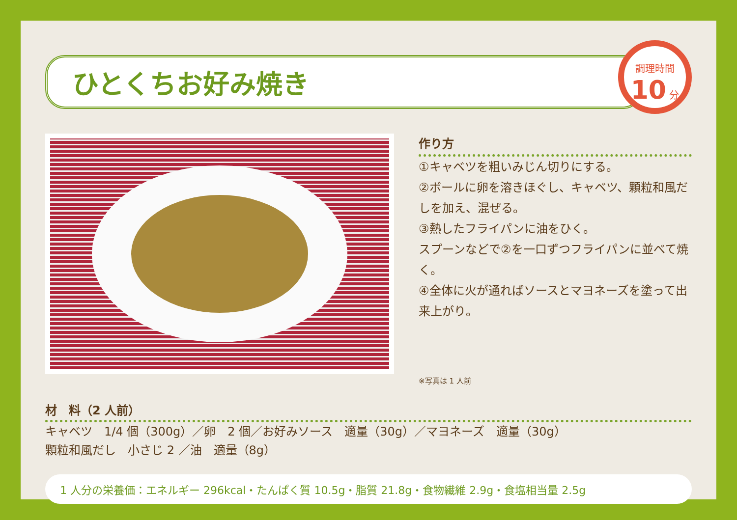ひとくちお好み焼き
調理時間
10 分
作り方
①キャベツを粗いみじん切りにする。
②ボールに卵を溶きほぐし、キャベツ、顆粒和風だしを加え、混ぜる。
③熱したフライパンに油をひく。
スプーンなどで②を一口ずつフライパンに並べて焼く。
④全体に火が通ればソースとマヨネーズを塗って出来上がり。
※写真は 1 人前
材　料（2 人前）
キャベツ　1/4 個（300g）／卵　2 個／お好みソース　適量（30g）／マヨネーズ　適量（30g）
顆粒和風だし　小さじ 2 ／油　適量（8g）
1 人分の栄養価：エネルギー 296kcal・たんぱく質 10.5g・脂質 21.8g・食物繊維 2.9g・食塩相当量 2.5g